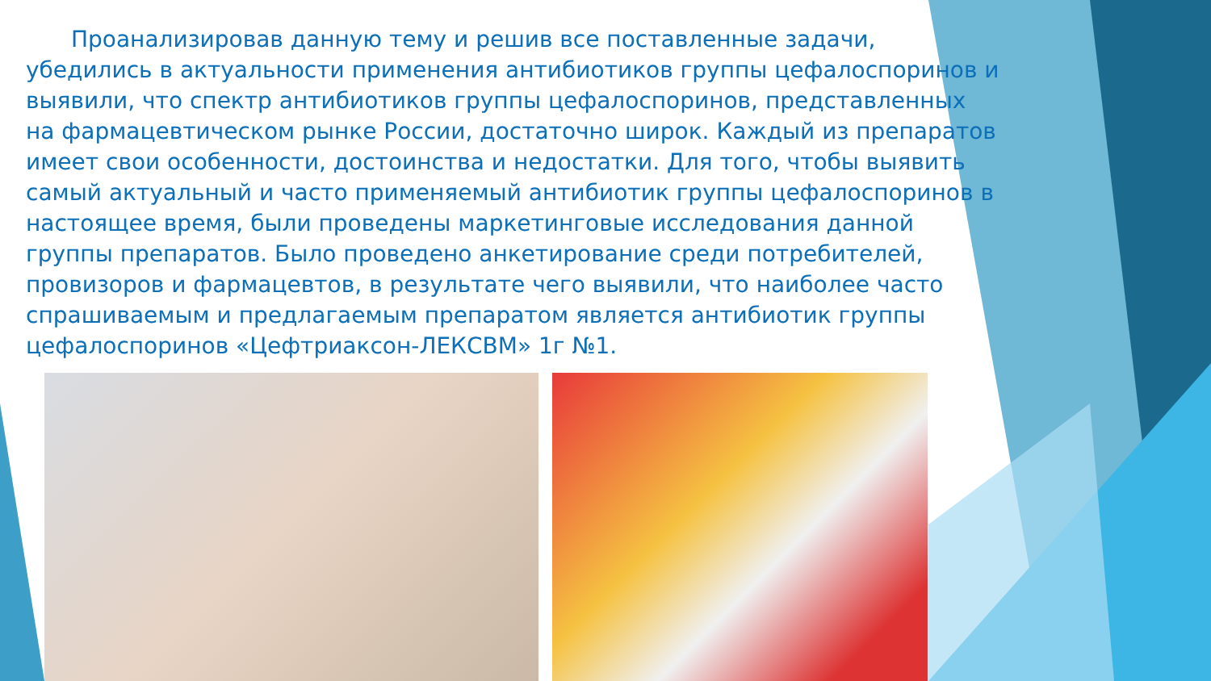Проанализировав данную тему и решив все поставленные задачи, убедились в актуальности применения антибиотиков группы цефалоспоринов и выявили, что спектр антибиотиков группы цефалоспоринов, представленных на фармацевтическом рынке России, достаточно широк. Каждый из препаратов имеет свои особенности, достоинства и недостатки. Для того, чтобы выявить самый актуальный и часто применяемый антибиотик группы цефалоспоринов в настоящее время, были проведены маркетинговые исследования данной группы препаратов. Было проведено анкетирование среди потребителей, провизоров и фармацевтов, в результате чего выявили, что наиболее часто спрашиваемым и предлагаемым препаратом является антибиотик группы цефалоспоринов «Цефтриаксон-ЛЕКСВМ» 1г №1.